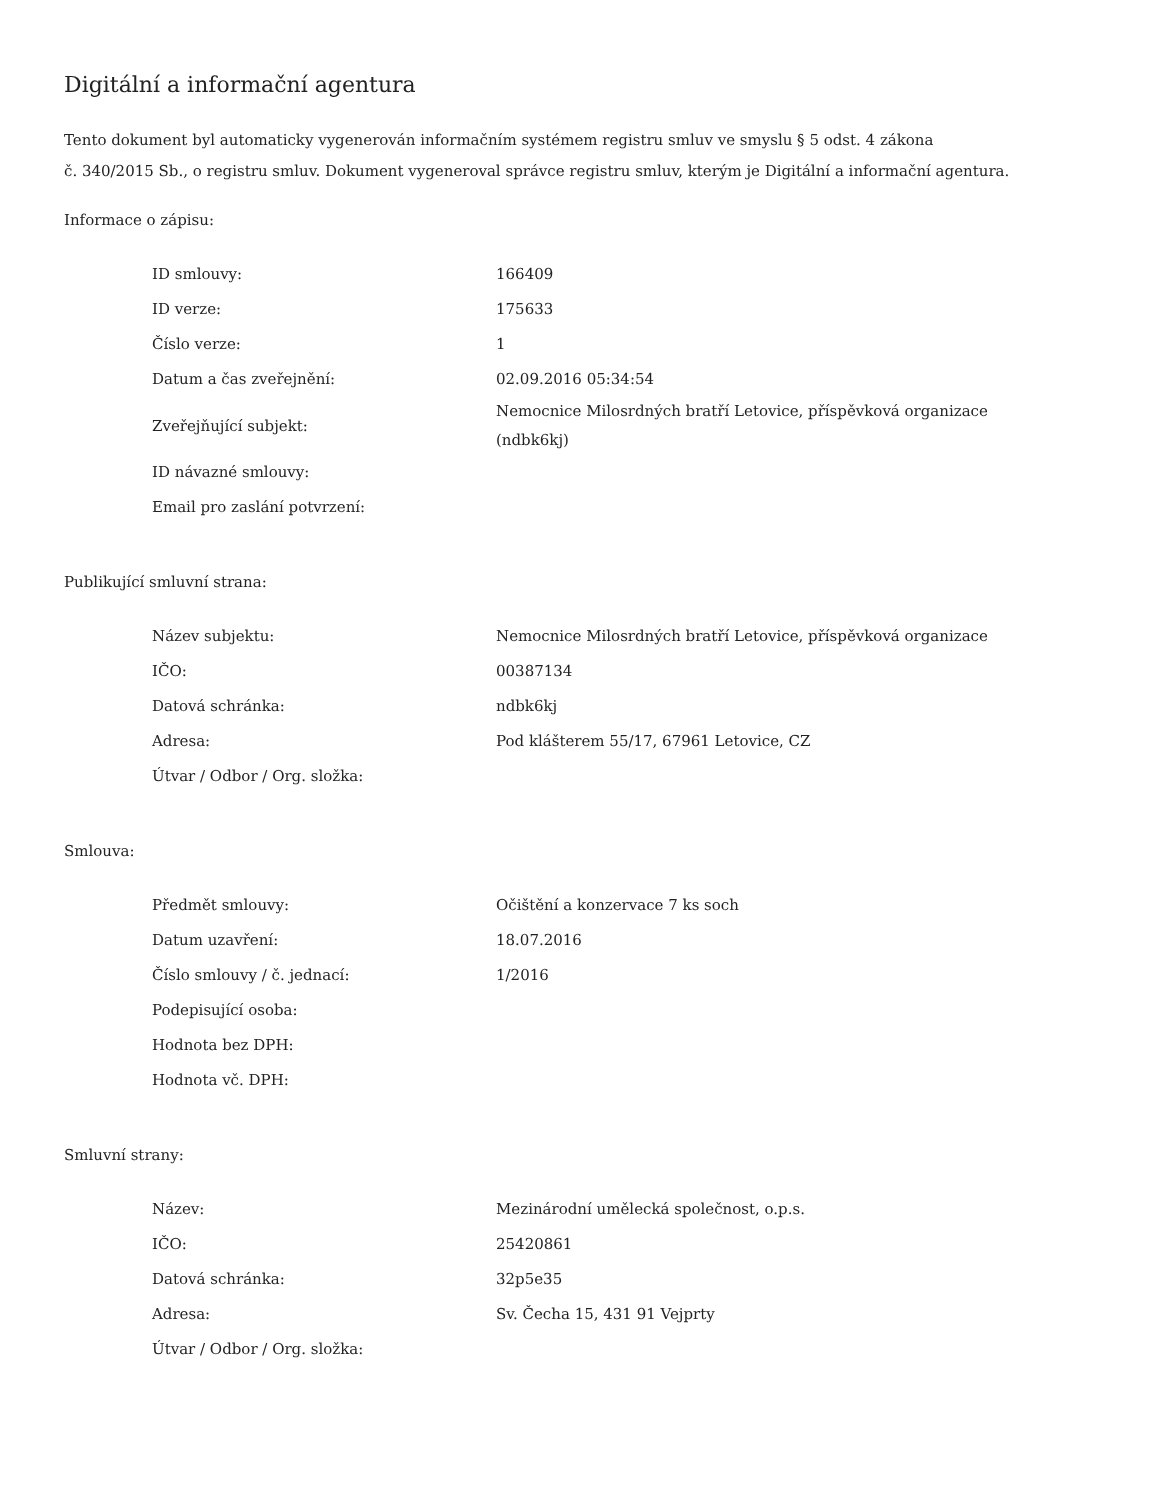Digitální a informační agentura
Tento dokument byl automaticky vygenerován informačním systémem registru smluv ve smyslu § 5 odst. 4 zákona
č. 340/2015 Sb., o registru smluv. Dokument vygeneroval správce registru smluv, kterým je Digitální a informační agentura.
Informace o zápisu:
| ID smlouvy: | 166409 |
| ID verze: | 175633 |
| Číslo verze: | 1 |
| Datum a čas zveřejnění: | 02.09.2016 05:34:54 |
| Zveřejňující subjekt: | Nemocnice Milosrdných bratří Letovice, příspěvková organizace (ndbk6kj) |
| ID návazné smlouvy: | |
| Email pro zaslání potvrzení: | |
Publikující smluvní strana:
| Název subjektu: | Nemocnice Milosrdných bratří Letovice, příspěvková organizace |
| IČO: | 00387134 |
| Datová schránka: | ndbk6kj |
| Adresa: | Pod klášterem 55/17, 67961 Letovice, CZ |
| Útvar / Odbor / Org. složka: | |
Smlouva:
| Předmět smlouvy: | Očištění a konzervace 7 ks soch |
| Datum uzavření: | 18.07.2016 |
| Číslo smlouvy / č. jednací: | 1/2016 |
| Podepisující osoba: | |
| Hodnota bez DPH: | |
| Hodnota vč. DPH: | |
Smluvní strany:
| Název: | Mezinárodní umělecká společnost, o.p.s. |
| IČO: | 25420861 |
| Datová schránka: | 32p5e35 |
| Adresa: | Sv. Čecha 15, 431 91 Vejprty |
| Útvar / Odbor / Org. složka: | |